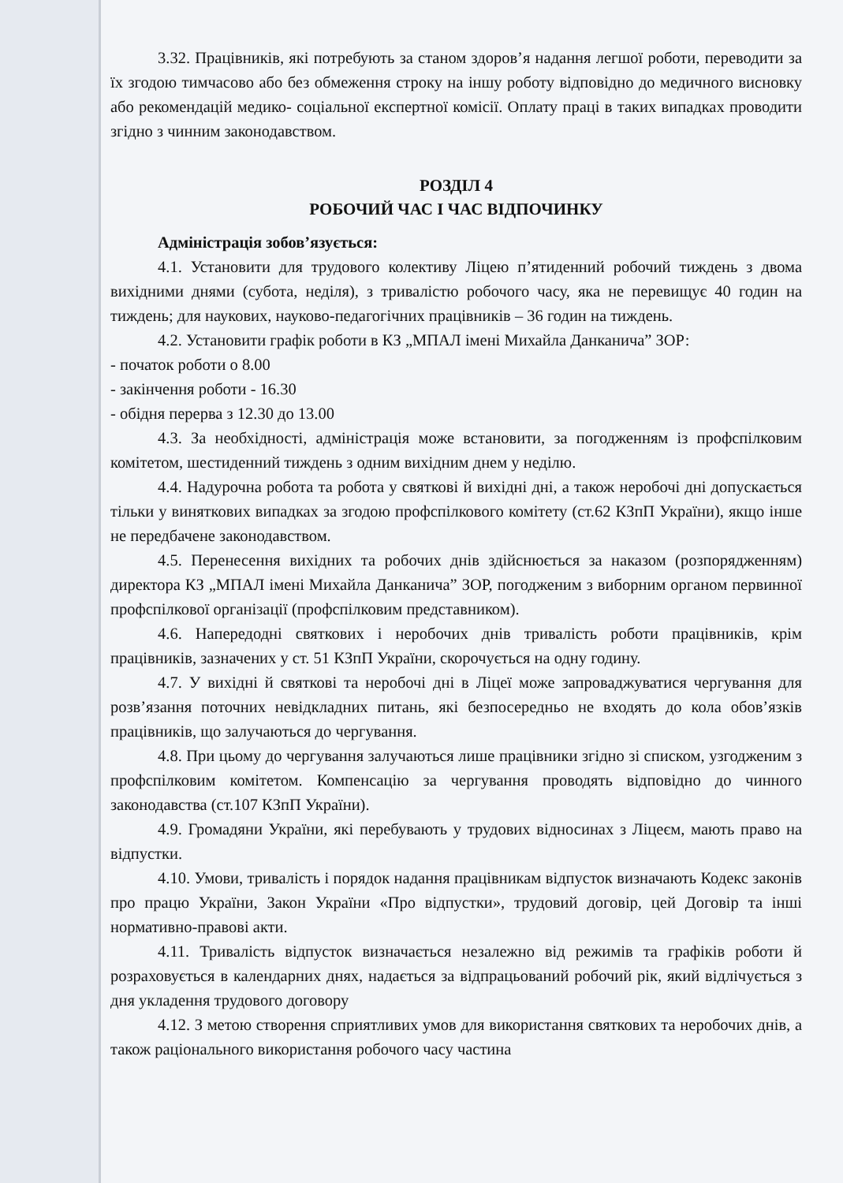3.32. Працівників, які потребують за станом здоров’я надання легшої роботи, переводити за їх згодою тимчасово або без обмеження строку на іншу роботу відповідно до медичного висновку або рекомендацій медико- соціальної експертної комісії. Оплату праці в таких випадках проводити згідно з чинним законодавством.
РОЗДІЛ 4
РОБОЧИЙ ЧАС І ЧАС ВІДПОЧИНКУ
Адміністрація зобов’язується:
4.1. Установити для трудового колективу Ліцею п’ятиденний робочий тиждень з двома вихідними днями (субота, неділя), з тривалістю робочого часу, яка не перевищує 40 годин на тиждень; для наукових, науково-педагогічних працівників – 36 годин на тиждень.
4.2. Установити графік роботи в КЗ „МПАЛ імені Михайла Данканича” ЗОР:
- початок роботи о 8.00
- закінчення роботи - 16.30
- обідня перерва з 12.30 до 13.00
4.3. За необхідності, адміністрація може встановити, за погодженням із профспілковим комітетом, шестиденний тиждень з одним вихідним днем у неділю.
4.4. Надурочна робота та робота у святкові й вихідні дні, а також неробочі дні допускається тільки у виняткових випадках за згодою профспілкового комітету (ст.62 КЗпП України), якщо інше не передбачене законодавством.
4.5. Перенесення вихідних та робочих днів здійснюється за наказом (розпорядженням) директора КЗ „МПАЛ імені Михайла Данканича” ЗОР, погодженим з виборним органом первинної профспілкової організації (профспілковим представником).
4.6. Напередодні святкових і неробочих днів тривалість роботи працівників, крім працівників, зазначених у ст. 51 КЗпП України, скорочується на одну годину.
4.7. У вихідні й святкові та неробочі дні в Ліцеї може запроваджуватися чергування для розв’язання поточних невідкладних питань, які безпосередньо не входять до кола обов’язків працівників, що залучаються до чергування.
4.8. При цьому до чергування залучаються лише працівники згідно зі списком, узгодженим з профспілковим комітетом. Компенсацію за чергування проводять відповідно до чинного законодавства (ст.107 КЗпП України).
4.9. Громадяни України, які перебувають у трудових відносинах з Ліцеєм, мають право на відпустки.
4.10. Умови, тривалість і порядок надання працівникам відпусток визначають Кодекс законів про працю України, Закон України «Про відпустки», трудовий договір, цей Договір та інші нормативно-правові акти.
4.11. Тривалість відпусток визначається незалежно від режимів та графіків роботи й розраховується в календарних днях, надається за відпрацьований робочий рік, який відлічується з дня укладення трудового договору
4.12. З метою створення сприятливих умов для використання святкових та неробочих днів, а також раціонального використання робочого часу частина